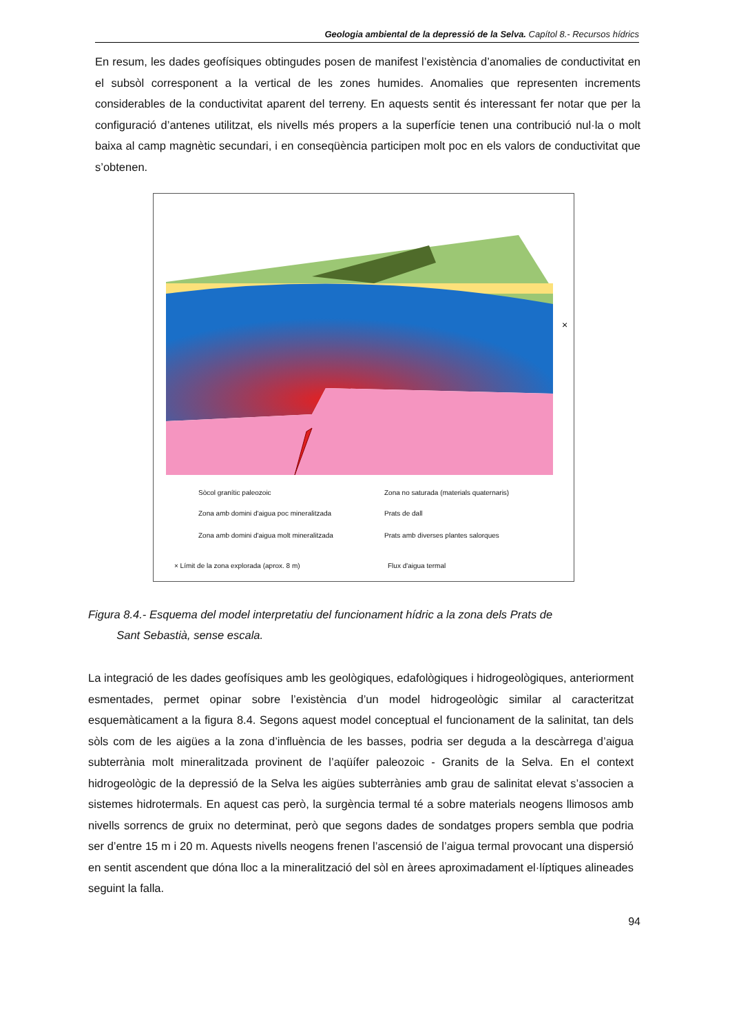Geologia ambiental de la depressió de la Selva. Capítol 8.- Recursos hídrics
En resum, les dades geofísiques obtingudes posen de manifest l’existència d’anomalies de conductivitat en el subsòl corresponent a la vertical de les zones humides. Anomalies que representen increments considerables de la conductivitat aparent del terreny. En aquests sentit és interessant fer notar que per la configuració d’antenes utilitzat, els nivells més propers a la superfície tenen una contribució nul·la o molt baixa al camp magnètic secundari, i en conseqüència participen molt poc en els valors de conductivitat que s’obtenen.
×
Sòcol granític paleozoic
Zona no saturada (materials quaternaris)
Zona amb domini d'aigua poc mineralitzada
Prats de dall
Zona amb domini d'aigua molt mineralitzada
Prats amb diverses plantes salorques
× Límit de la zona explorada (aprox. 8 m)
Flux d'aigua termal
Figura 8.4.- Esquema del model interpretatiu del funcionament hídric a la zona dels Prats de
Sant Sebastià, sense escala.
La integració de les dades geofísiques amb les geològiques, edafològiques i hidrogeològiques, anteriorment esmentades, permet opinar sobre l’existència d’un model hidrogeològic similar al caracteritzat esquemàticament a la figura 8.4. Segons aquest model conceptual el funcionament de la salinitat, tan dels sòls com de les aigües a la zona d’influència de les basses, podria ser deguda a la descàrrega d’aigua subterrània molt mineralitzada provinent de l’aqüífer paleozoic - Granits de la Selva. En el context hidrogeològic de la depressió de la Selva les aigües subterrànies amb grau de salinitat elevat s’associen a sistemes hidrotermals. En aquest cas però, la surgència termal té a sobre materials neogens llimosos amb nivells sorrencs de gruix no determinat, però que segons dades de sondatges propers sembla que podria ser d’entre 15 m i 20 m. Aquests nivells neogens frenen l’ascensió de l’aigua termal provocant una dispersió en sentit ascendent que dóna lloc a la mineralització del sòl en àrees aproximadament el·líptiques alineades seguint la falla.
94